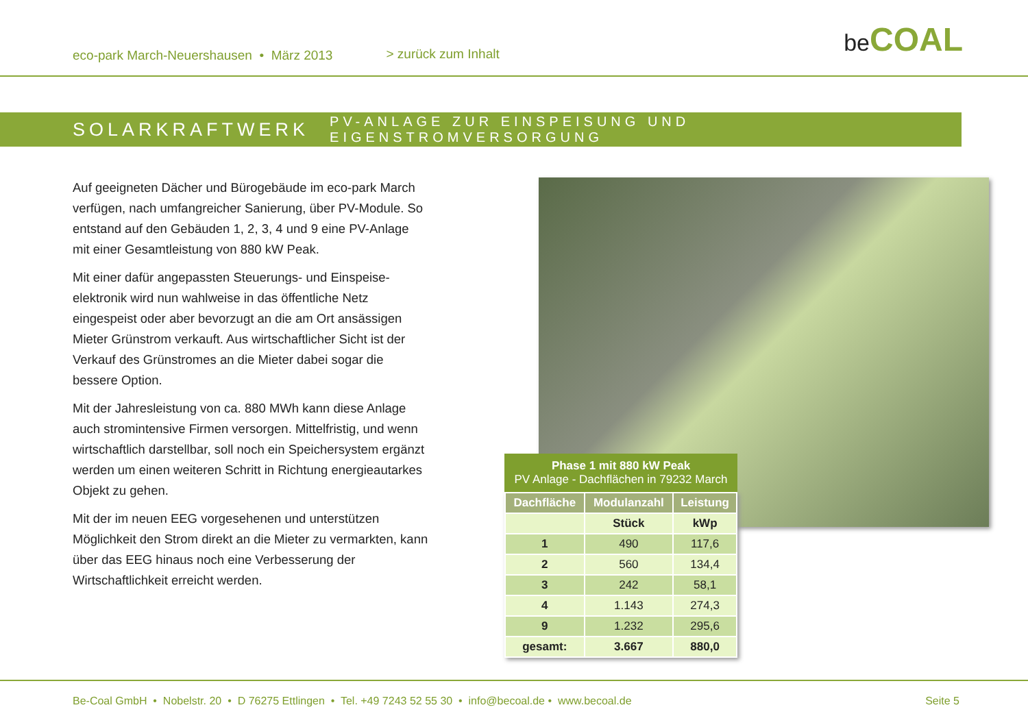eco-park March-Neuershausen • März 2013 > zurück zum Inhalt
be COAL
SOLARKRAFTWERK PV-ANLAGE ZUR EINSPEISUNG UND EIGENSTROMVERSORGUNG
Auf geeigneten Dächer und Bürogebäude im eco-park March verfügen, nach umfangreicher Sanierung, über PV-Module. So entstand auf den Gebäuden 1, 2, 3, 4 und 9 eine PV-Anlage mit einer Gesamtleistung von 880 kW Peak.
Mit einer dafür angepassten Steuerungs- und Einspeise-elektronik wird nun wahlweise in das öffentliche Netz eingespeist oder aber bevorzugt an die am Ort ansässigen Mieter Grünstrom verkauft. Aus wirtschaftlicher Sicht ist der Verkauf des Grünstromes an die Mieter dabei sogar die bessere Option.
Mit der Jahresleistung von ca. 880 MWh kann diese Anlage auch stromintensive Firmen versorgen. Mittelfristig, und wenn wirtschaftlich darstellbar, soll noch ein Speichersystem ergänzt werden um einen weiteren Schritt in Richtung energieautarkes Objekt zu gehen.
Mit der im neuen EEG vorgesehenen und unterstützen Möglichkeit den Strom direkt an die Mieter zu vermarkten, kann über das EEG hinaus noch eine Verbesserung der Wirtschaftlichkeit erreicht werden.
Phase 1 mit 880 kW Peak PV Anlage - Dachflächen in 79232 March
| Dachfläche | Modulanzahl | Leistung |
| --- | --- | --- |
| | Stück | kWp |
| 1 | 490 | 117,6 |
| 2 | 560 | 134,4 |
| 3 | 242 | 58,1 |
| 4 | 1.143 | 274,3 |
| 9 | 1.232 | 295,6 |
| gesamt: | 3.667 | 880,0 |
Be-Coal GmbH • Nobelstr. 20 • D 76275 Ettlingen • Tel. +49 7243 52 55 30 • info@becoal.de • www.becoal.de Seite 5